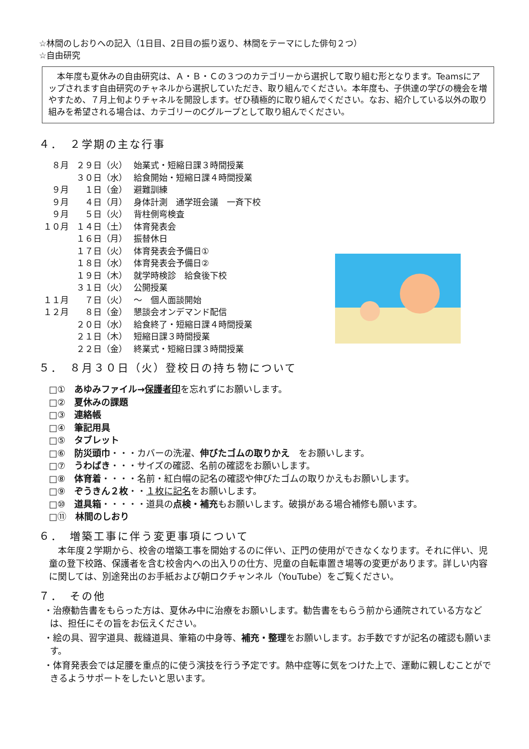☆林間のしおりへの記入（1日目、2日目の振り返り、林間をテーマにした俳句２つ）
☆自由研究
　本年度も夏休みの自由研究は、Ａ・Ｂ・Ｃの３つのカテゴリーから選択して取り組む形となります。Teamsにアップされます自由研究のチャネルから選択していただき、取り組んでください。本年度も、子供達の学びの機会を増やすため、７月上旬よりチャネルを開設します。ぜひ積極的に取り組んでください。なお、紹介している以外の取り組みを希望される場合は、カテゴリーのCグループとして取り組んでください。
４．　２学期の主な行事
８月 ２９日（火） 始業式・短縮日課３時間授業
３０日（水） 給食開始・短縮日課４時間授業
９月　１日（金） 避難訓練
９月　４日（月） 身体計測　通学班会議　一斉下校
９月　５日（火） 背柱側弯検査
１０月 １４日（土） 体育発表会
１６日（月） 振替休日
１７日（火） 体育発表会予備日①
１８日（水） 体育発表会予備日②
１９日（木） 就学時検診　給食後下校
３１日（火） 公開授業
１１月　７日（火） ～　個人面談開始
１２月　８日（金） 懇談会オンデマンド配信
２０日（水） 給食終了・短縮日課４時間授業
２１日（木） 短縮日課３時間授業
２２日（金） 終業式・短縮日課３時間授業
５．　８月３０日（火）登校日の持ち物について
□①　あゆみファイル→保護者印を忘れずにお願いします。
□②　夏休みの課題
□③　連絡帳
□④　筆記用具
□⑤　タブレット
□⑥　防災頭巾・・・カバーの洗濯、伸びたゴムの取りかえ　をお願いします。
□⑦　うわばき・・・サイズの確認、名前の確認をお願いします。
□⑧　体育着・・・・名前・紅白帽の記名の確認や伸びたゴムの取りかえもお願いします。
□⑨　ぞうきん２枚・・１枚に記名をお願いします。
□⑩　道具箱・・・・・道具の点検・補充もお願いします。破損がある場合補修も願います。
□⑪　林間のしおり
６．　増築工事に伴う変更事項について
　本年度２学期から、校舎の増築工事を開始するのに伴い、正門の使用ができなくなります。それに伴い、児童の登下校路、保護者を含む校舎内への出入りの仕方、児童の自転車置き場等の変更があります。詳しい内容に関しては、別途発出のお手紙および朝ロクチャンネル（YouTube）をご覧ください。
７．　その他
・治療勧告書をもらった方は、夏休み中に治療をお願いします。勧告書をもらう前から通院されている方などは、担任にその旨をお伝えください。
・絵の具、習字道具、裁縫道具、筆箱の中身等、補充・整理をお願いします。お手数ですが記名の確認も願います。
・体育発表会では足腰を重点的に使う演技を行う予定です。熱中症等に気をつけた上で、運動に親しむことができるようサポートをしたいと思います。